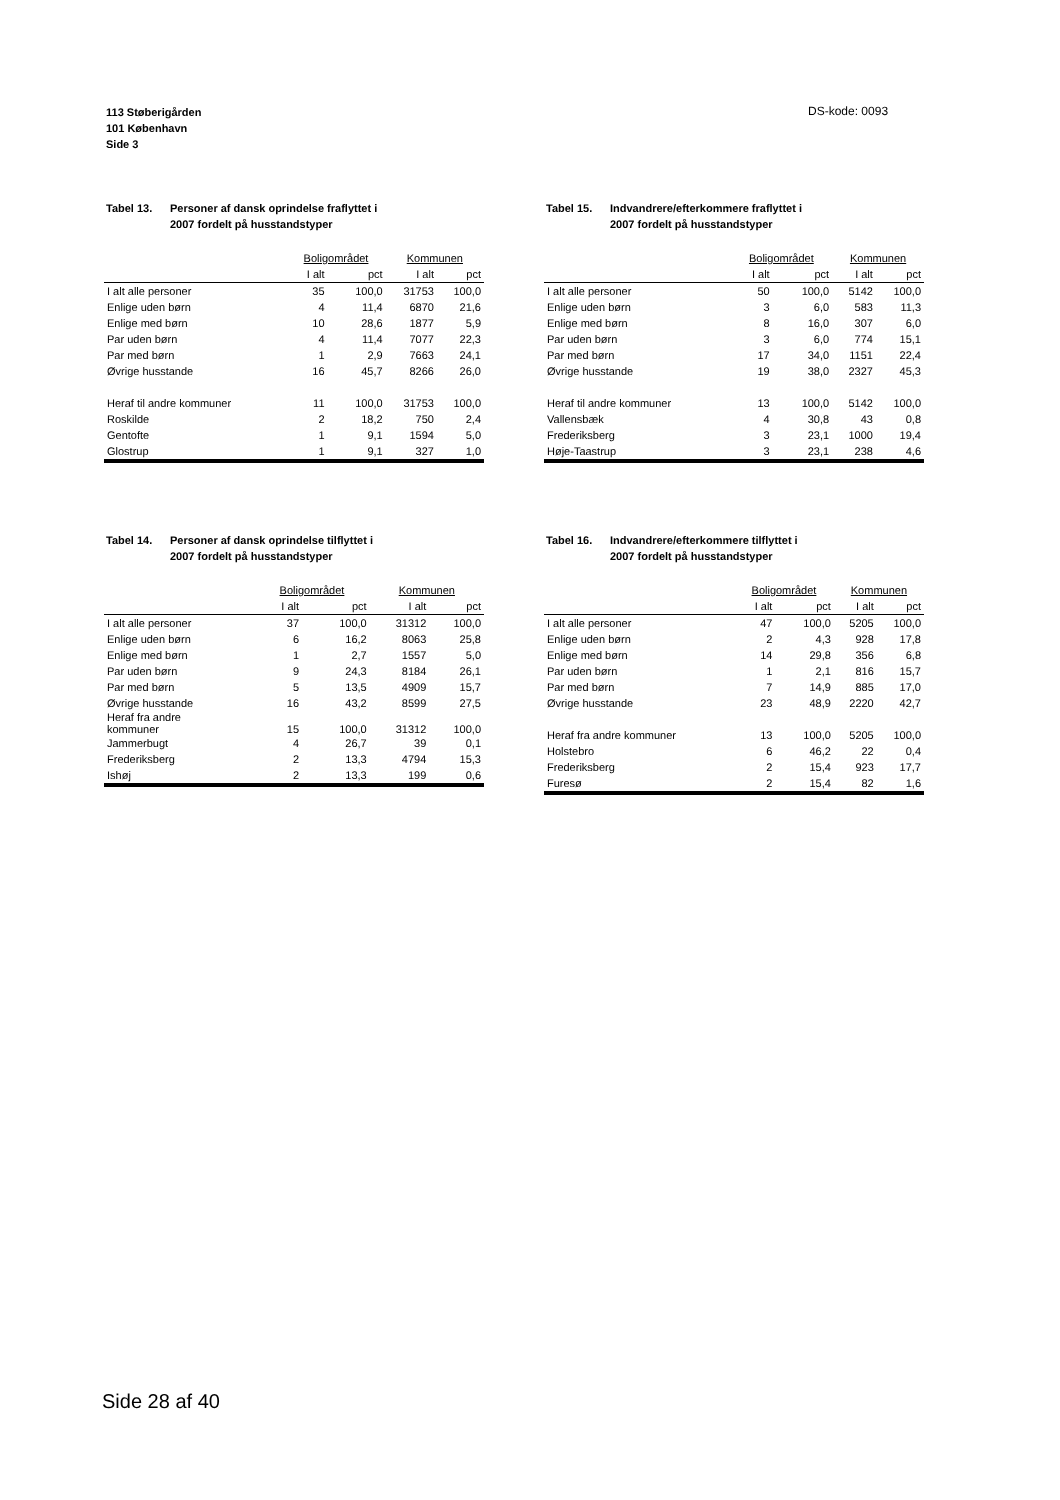113 Støberigården
101 København
Side 3
DS-kode: 0093
Tabel 13. Personer af dansk oprindelse fraflyttet i
2007 fordelt på husstandstyper
| | Boligområdet | | Kommunen | |
| --- | --- | --- | --- | --- |
| | I alt | pct | I alt | pct |
| I alt alle personer | 35 | 100,0 | 31753 | 100,0 |
| Enlige uden børn | 4 | 11,4 | 6870 | 21,6 |
| Enlige med børn | 10 | 28,6 | 1877 | 5,9 |
| Par uden børn | 4 | 11,4 | 7077 | 22,3 |
| Par med børn | 1 | 2,9 | 7663 | 24,1 |
| Øvrige husstande | 16 | 45,7 | 8266 | 26,0 |
| Heraf til andre kommuner | 11 | 100,0 | 31753 | 100,0 |
| Roskilde | 2 | 18,2 | 750 | 2,4 |
| Gentofte | 1 | 9,1 | 1594 | 5,0 |
| Glostrup | 1 | 9,1 | 327 | 1,0 |
Tabel 15. Indvandrere/efterkommere fraflyttet i
2007 fordelt på husstandstyper
| | Boligområdet | | Kommunen | |
| --- | --- | --- | --- | --- |
| | I alt | pct | I alt | pct |
| I alt alle personer | 50 | 100,0 | 5142 | 100,0 |
| Enlige uden børn | 3 | 6,0 | 583 | 11,3 |
| Enlige med børn | 8 | 16,0 | 307 | 6,0 |
| Par uden børn | 3 | 6,0 | 774 | 15,1 |
| Par med børn | 17 | 34,0 | 1151 | 22,4 |
| Øvrige husstande | 19 | 38,0 | 2327 | 45,3 |
| Heraf til andre kommuner | 13 | 100,0 | 5142 | 100,0 |
| Vallensbæk | 4 | 30,8 | 43 | 0,8 |
| Frederiksberg | 3 | 23,1 | 1000 | 19,4 |
| Høje-Taastrup | 3 | 23,1 | 238 | 4,6 |
Tabel 14. Personer af dansk oprindelse tilflyttet i
2007 fordelt på husstandstyper
| | Boligområdet | | Kommunen | |
| --- | --- | --- | --- | --- |
| | I alt | pct | I alt | pct |
| I alt alle personer | 37 | 100,0 | 31312 | 100,0 |
| Enlige uden børn | 6 | 16,2 | 8063 | 25,8 |
| Enlige med børn | 1 | 2,7 | 1557 | 5,0 |
| Par uden børn | 9 | 24,3 | 8184 | 26,1 |
| Par med børn | 5 | 13,5 | 4909 | 15,7 |
| Øvrige husstande | 16 | 43,2 | 8599 | 27,5 |
| Heraf fra andre kommuner | 15 | 100,0 | 31312 | 100,0 |
| Jammerbugt | 4 | 26,7 | 39 | 0,1 |
| Frederiksberg | 2 | 13,3 | 4794 | 15,3 |
| Ishøj | 2 | 13,3 | 199 | 0,6 |
Tabel 16. Indvandrere/efterkommere tilflyttet i
2007 fordelt på husstandstyper
| | Boligområdet | | Kommunen | |
| --- | --- | --- | --- | --- |
| | I alt | pct | I alt | pct |
| I alt alle personer | 47 | 100,0 | 5205 | 100,0 |
| Enlige uden børn | 2 | 4,3 | 928 | 17,8 |
| Enlige med børn | 14 | 29,8 | 356 | 6,8 |
| Par uden børn | 1 | 2,1 | 816 | 15,7 |
| Par med børn | 7 | 14,9 | 885 | 17,0 |
| Øvrige husstande | 23 | 48,9 | 2220 | 42,7 |
| Heraf fra andre kommuner | 13 | 100,0 | 5205 | 100,0 |
| Holstebro | 6 | 46,2 | 22 | 0,4 |
| Frederiksberg | 2 | 15,4 | 923 | 17,7 |
| Furesø | 2 | 15,4 | 82 | 1,6 |
Side 28 af 40